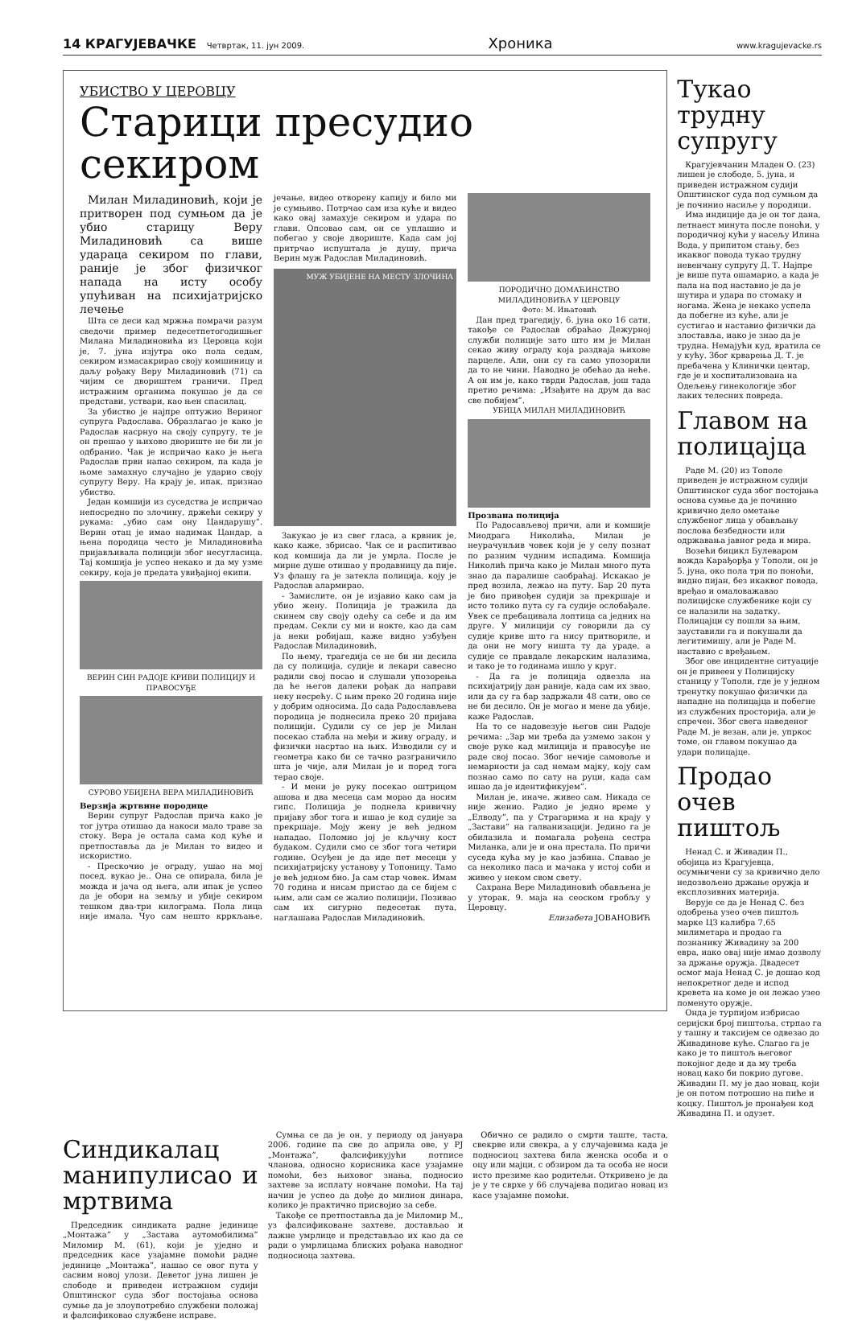14 КРАГУЈЕВАЧКЕ Четвртак, 11. јун 2009. Хроника www.kragujevacke.rs
УБИСТВО У ЦЕРОВЦУ
Старици пресудио секиром
Милан Миладиновић, који је притворен под сумњом да је убио старицу Веру Миладиновић са више удараца секиром по глави, раније је због физичког напада на исту особу упућиван на психијатријско лечење
Шта се деси кад мржња помрачи разум сведочи пример педесетпетогодишњег Милана Миладиновића из Церовца који је, 7. јуна изјутра око пола седам, секиром измасакрирао своју комшиницу и даљу рођаку Веру Миладиновић (71) са чијим се двориштем граничи. Пред истражним органима покушао је да се представи, уствари, као њен спасилац.
За убиство је најпре оптужио Вериног супруга Радослава. Образлагао је како је Радослав насрнуо на своју супругу, те је он прешао у њихово двориште не би ли је одбранио. Чак је испричао како је њега Радослав први напао секиром, па када је њоме замахнуо случајно је ударио своју супругу Веру. На крају је, ипак, признао убиство.
Један комшији из суседства је испричао непосредно по злочину, држећи секиру у рукама: „убио сам ону Цандарушу”. Верин отац је имао надимак Цандар, а њена породица често је Миладиновића пријављивала полицији због несугласица. Тај комшија је успео некако и да му узме секиру, која је предата увиђајној екипи.
ВЕРИН СИН РАДОЈЕ КРИВИ ПОЛИЦИЈУ И ПРАВОСУЂЕ
СУРОВО УБИЈЕНА ВЕРА МИЛАДИНОВИЋ
Верзија жртвине породице
Верин супруг Радослав прича како је тог јутра отишао да накоси мало траве за стоку. Вера је остала сама код куће и претпоставља да је Милан то видео и искористио.
- Прескочио је ограду, ушао на мој посед, вукао је.. Она се опирала, била је можда и јача од њега, али ипак је успео да је обори на земљу и убије секиром тешком два-три килограма. Пола лица није имала. Чуо сам нешто крркљање, јечање, видео отворену капију и било ми је сумњиво. Потрчао сам иза куће и видео како овај замахује секиром и удара по глави. Опсовао сам, он се уплашио и побегао у своје двориште. Када сам јој притрчао испуштала је душу, прича Верин муж Радослав Миладиновић.
МУЖ УБИЈЕНЕ НА МЕСТУ ЗЛОЧИНА
Закукао је из свег гласа, а крвник је, како каже, збрисао. Чак се и распитивао код комшија да ли је умрла. После је мирне душе отишао у продавницу да пије. Уз флашу га је затекла полиција, коју је Радослав алармирао.
- Замислите, он је изјавио како сам ја убио жену. Полиција је тражила да скинем сву своју одећу са себе и да им предам. Секли су ми и нокте, као да сам ја неки робијаш, каже видно узбуђен Радослав Миладиновић.
По њему, трагедија се не би ни десила да су полиција, судије и лекари савесно радили свој посао и слушали упозорења да ће његов далеки рођак да направи неку несрећу. С њим преко 20 година није у добрим односима. До сада Радослављева породица је поднесила преко 20 пријава полицији. Судили су се јер је Милан посекао стабла на међи и живу ограду, и физички насртао на њих. Изводили су и геометра како би се тачно разграничило шта је чије, али Милан је и поред тога терао своје.
- И мени је руку посекао оштрицом ашова и два месеца сам морао да носим гипс. Полиција је поднела кривичну пријаву због тога и ишао је код судије за прекршаје. Мојy жену је већ једном нападао. Поломио јој је кључну кост будаком. Судили смо се због тога четири године. Осуђен је да иде пет месеци у психијатријску установу у Топоницу. Тамо је већ једном био. Ја сам стар човек. Имам 70 година и нисам пристао да се бијем с њим, али сам се жалио полицији. Позивао сам их сигурно педесетак пута, наглашава Радослав Миладиновић.
ПОРОДИЧНО ДОМАЋИНСТВО МИЛАДИНОВИЋА У ЦЕРОВЦУ
Фото: М. Ињатовић
Дан пред трагедију, 6. јуна око 16 сати, такође се Радослав обраћао Дежурној служби полиције зато што им је Милан секао живу ограду која раздваја њихове парцеле. Али, они су га само упозорили да то не чини. Наводно је обећао да неће. А он им је, како тврди Радослав, још тада претио речима: „Изађите на друм да вас све побијем”.
УБИЦА МИЛАН МИЛАДИНОВИЋ
Прозвана полиција
По Радосављевој причи, али и комшије Миодрага Николића, Милан је неурачунљив човек који је у селу познат по разним чудним испадима. Комшија Николић прича како је Милан много пута знао да паралише саобраћај. Искакао је пред возила, лежао на путу. Бар 20 пута је био привођен судији за прекршаје и исто толико пута су га судије ослобађале. Увек се пребацивала лоптица са једних на друге. У милицији су говорили да су судије криве што га нису притвориле, и да они не могу ништа ту да ураде, а судије се правдале лекарским налазима, и тако је то годинама ишло у круг.
- Да га је полиција одвезла на психијатрију дан раније, када сам их звао, или да су га бар задржали 48 сати, ово се не би десило. Он је могао и мене да убије, каже Радослав.
На то се надовезује његов син Радоје речима: „Зар ми треба да узмемо закон у своје руке кад милиција и правосуђе не раде свој посао. Због нечије самовоље и немарности ја сад немам мајку, коју сам познао само по сату на руци, када сам ишао да је идентификујем”.
Милан је, иначе. живео сам. Никада се није женио. Радио је једно време у „Елводу”, па у Страгарима и на крају у „Застави” на галванизацији. Једино га је обилазила и помагала рођена сестра Миланка, али је и она престала. По причи суседа кућа му је као јазбина. Спавао је са неколико паса и мачака у истој соби и живео у неком свом свету.
Сахрана Вере Миладиновић обављена је у уторак, 9. маја на сеоском гробљу у Церовцу.
Елизабета ЈОВАНОВИЋ
Тукао трудну супругу
Крагујевчанин Младен О. (23) лишен је слободе, 5. јуна, и приведен истражном судији Општинског суда под сумњом да је починио насиље у породици.
Има индиције да је он тог дана, петнаест минута после поноћи, у породичној кући у насељу Илина Вода, у припитом стању, без икаквог повода тукао трудну невенчану супругу Д. Т. Најпре је више пута ошамарио, а када је пала на под наставио је да је шутира и удара по стомаку и ногама. Жена је некако успела да побегне из куће, али је сустигао и наставио физички да злоставља, иако је знао да је трудна. Немајући куд, вратила се у кућу. Због крварења Д. Т. је пребачена у Клинички центар, где је и хоспитализована на Одељењу гинекологије због лаких телесних повреда.
Главом на полицајца
Раде М. (20) из Тополе приведен је истражном судији Општинског суда због постојања основа сумње да је починио кривично дело ометање службеног лица у обављању послова безбедности или одржавања јавног реда и мира.
Возећи бицикл Булеваром вожда Карађорђа у Тополи, он је 5. јуна, око пола три по поноћи, видно пијан, без икаквог повода, вређао и омаловажавао полицијске службенике који су се налазили на задатку. Полицајци су пошли за њим, зауставили га и покушали да легитимишу, али је Раде М. наставио с вређањем.
Због ове инцидентне ситуације он је привеен у Полицијску станицу у Тополи, где је у једном тренутку покушао физички да нападне на полицајца и побегне из службених просторија, али је спречен. Због свега наведеног Раде М. је везан, али је, упркос томе, он главом покушао да удари полицајце.
Продао очев пиштољ
Ненад С. и Живадин П., обојица из Крагујевца, осумњичени су за кривично дело недозвољено држање оружја и експлозивних материја.
Верује се да је Ненад С. без одобрења узео очев пиштољ марке ЦЗ калибра 7,65 милиметара и продао га познанику Живадину за 200 евра, иако овај није имао дозволу за држање оружја. Двадесет осмог маја Ненад С. је дошао код непокретног деде и испод кревета на коме је он лежао узео поменуто оружје.
Онда је турпијом избрисао серијски број пиштоља, стрпао га у ташну и таксијем се одвезао до Живадинове куће. Слагао га је како је то пиштољ његовог покојног деде и да му треба новац како би покрио дугове. Живадин П. му је дао новац, који је он потом потрошио на пиће и коцку. Пиштољ је пронађен код Живадина П. и одузет.
Синдикалац манипулисао и мртвима
Председник синдиката радне јединице „Монтажа” у „Застава аутомобилима” Миломир М. (61), који је уједно и председник касе узајамне помоћи радне јединице „Монтажа”, нашао се овог пута у сасвим новој улози. Деветог јуна лишен је слободе и приведен истражном судији Општинског суда због постојања основа сумње да је злоупотребио службени положај и фалсификовао службене исправе.
Сумња се да је он, у периоду од јануара 2006. године па све до априла ове, у РЈ „Монтажа”, фалсификујући потписе чланова, односно корисника касе узајамне помоћи, без њиховог знања, подносио захтеве за исплату новчане помоћи. На тај начин је успео да дође до милион динара, колико је практично присвојио за себе.
Такође се претпоставља да је Миломир М., уз фалсификоване захтеве, достављао и лажне умрлице и представљао их као да се ради о умрлицама блиских рођака наводног подносиоца захтева.
Обично се радило о смрти таште, таста, свекрве или свекра, а у случајевима када је подносиоц захтева била женска особа и о оцу или мајци, с обзиром да та особа не носи исто презиме као родитељи. Откривено је да је у те сврхе у 66 случајева подигао новац из касе узајамне помоћи.